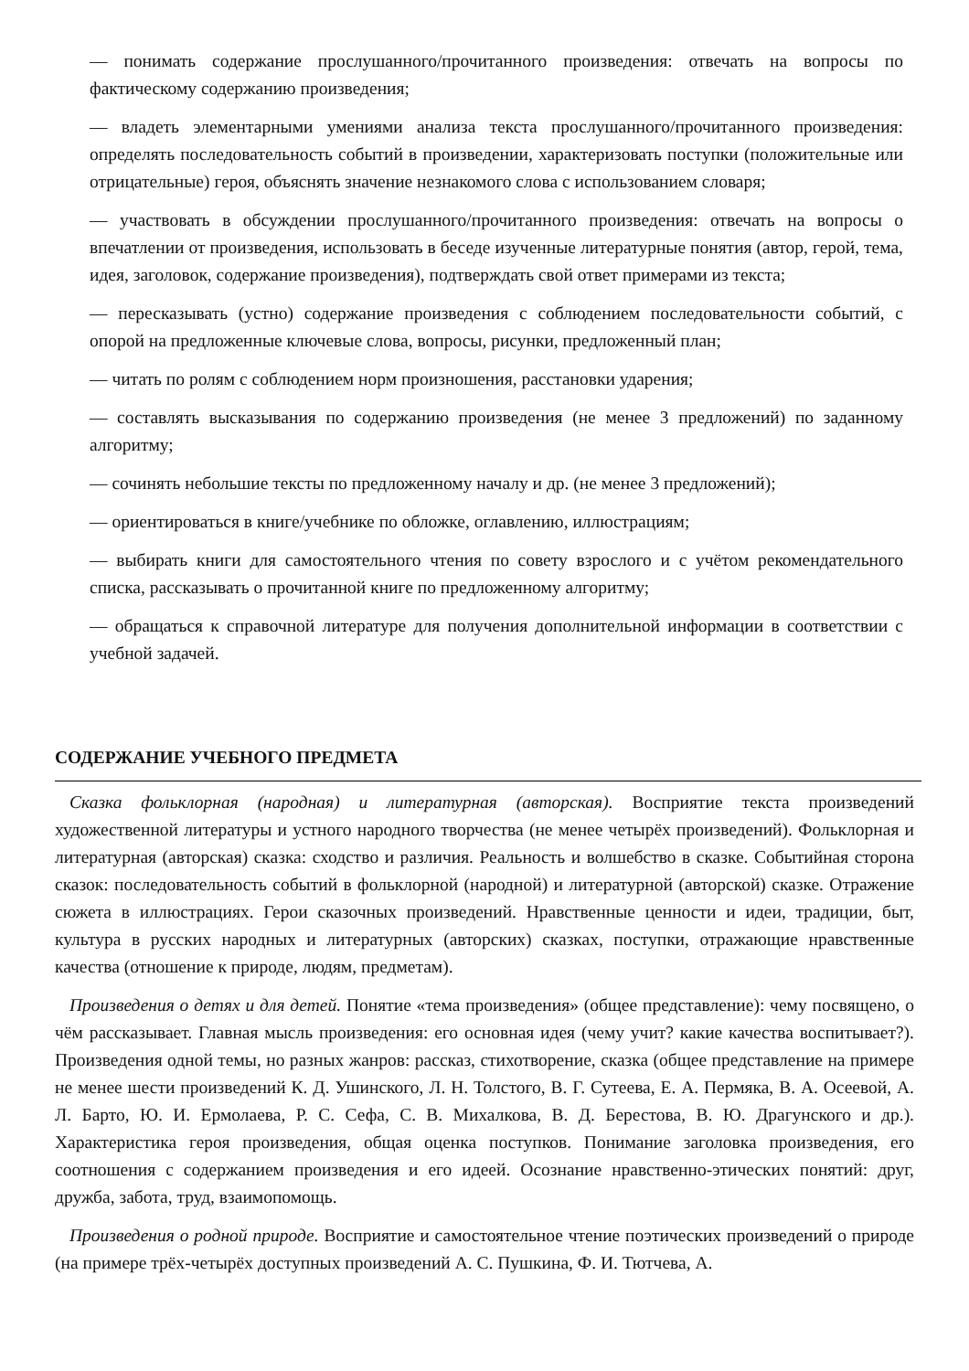— понимать содержание прослушанного/прочитанного произведения: отвечать на вопросы по фактическому содержанию произведения;
— владеть элементарными умениями анализа текста прослушанного/прочитанного произведения: определять последовательность событий в произведении, характеризовать поступки (положительные или отрицательные) героя, объяснять значение незнакомого слова с использованием словаря;
— участвовать в обсуждении прослушанного/прочитанного произведения: отвечать на вопросы о впечатлении от произведения, использовать в беседе изученные литературные понятия (автор, герой, тема, идея, заголовок, содержание произведения), подтверждать свой ответ примерами из текста;
— пересказывать (устно) содержание произведения с соблюдением последовательности событий, с опорой на предложенные ключевые слова, вопросы, рисунки, предложенный план;
— читать по ролям с соблюдением норм произношения, расстановки ударения;
— составлять высказывания по содержанию произведения (не менее 3 предложений) по заданному алгоритму;
— сочинять небольшие тексты по предложенному началу и др. (не менее 3 предложений);
— ориентироваться в книге/учебнике по обложке, оглавлению, иллюстрациям;
— выбирать книги для самостоятельного чтения по совету взрослого и с учётом рекомендательного списка, рассказывать о прочитанной книге по предложенному алгоритму;
— обращаться к справочной литературе для получения дополнительной информации в соответствии с учебной задачей.
СОДЕРЖАНИЕ УЧЕБНОГО ПРЕДМЕТА
Сказка фольклорная (народная) и литературная (авторская). Восприятие текста произведений художественной литературы и устного народного творчества (не менее четырёх произведений). Фольклорная и литературная (авторская) сказка: сходство и различия. Реальность и волшебство в сказке. Событийная сторона сказок: последовательность событий в фольклорной (народной) и литературной (авторской) сказке. Отражение сюжета в иллюстрациях. Герои сказочных произведений. Нравственные ценности и идеи, традиции, быт, культура в русских народных и литературных (авторских) сказках, поступки, отражающие нравственные качества (отношение к природе, людям, предметам).
Произведения о детях и для детей. Понятие «тема произведения» (общее представление): чему посвящено, о чём рассказывает. Главная мысль произведения: его основная идея (чему учит? какие качества воспитывает?). Произведения одной темы, но разных жанров: рассказ, стихотворение, сказка (общее представление на примере не менее шести произведений К. Д. Ушинского, Л. Н. Толстого, В. Г. Сутеева, Е. А. Пермяка, В. А. Осеевой, А. Л. Барто, Ю. И. Ермолаева, Р. С. Сефа, С. В. Михалкова, В. Д. Берестова, В. Ю. Драгунского и др.). Характеристика героя произведения, общая оценка поступков. Понимание заголовка произведения, его соотношения с содержанием произведения и его идеей. Осознание нравственно-этических понятий: друг, дружба, забота, труд, взаимопомощь.
Произведения о родной природе. Восприятие и самостоятельное чтение поэтических произведений о природе (на примере трёх-четырёх доступных произведений А. С. Пушкина, Ф. И. Тютчева, А.